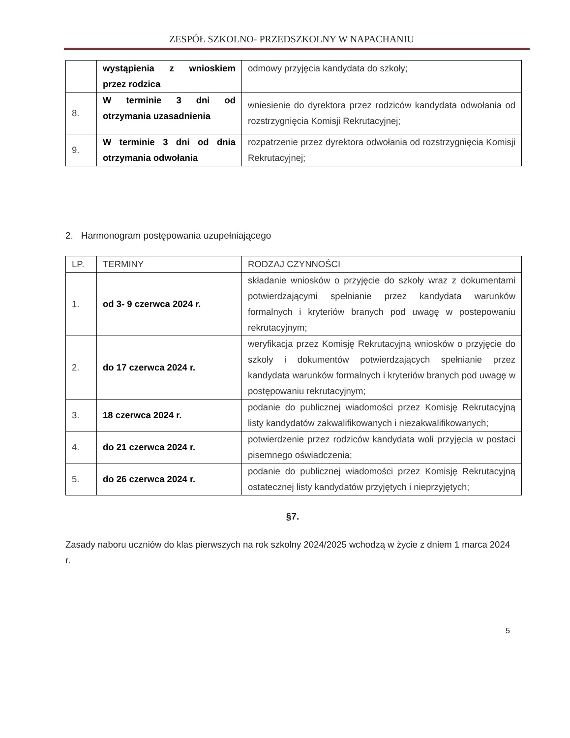ZESPÓŁ SZKOLNO- PRZEDSZKOLNY W NAPACHANIU
| | wystąpienia z wnioskiem przez rodzica | odmowy przyjęcia kandydata do szkoły; |
| 8. | W terminie 3 dni od otrzymania uzasadnienia | wniesienie do dyrektora przez rodziców kandydata odwołania od rozstrzygnięcia Komisji Rekrutacyjnej; |
| 9. | W terminie 3 dni od dnia otrzymania odwołania | rozpatrzenie przez dyrektora odwołania od rozstrzygnięcia Komisji Rekrutacyjnej; |
2. Harmonogram postępowania uzupełniającego
| LP. | TERMINY | RODZAJ CZYNNOŚCI |
| 1. | od 3- 9 czerwca 2024 r. | składanie wniosków o przyjęcie do szkoły wraz z dokumentami potwierdzającymi spełnianie przez kandydata warunków formalnych i kryteriów branych pod uwagę w postepowaniu rekrutacyjnym; |
| 2. | do 17 czerwca 2024 r. | weryfikacja przez Komisję Rekrutacyjną wniosków o przyjęcie do szkoły i dokumentów potwierdzających spełnianie przez kandydata warunków formalnych i kryteriów branych pod uwagę w postępowaniu rekrutacyjnym; |
| 3. | 18 czerwca 2024 r. | podanie do publicznej wiadomości przez Komisję Rekrutacyjną listy kandydatów zakwalifikowanych i niezakwalifikowanych; |
| 4. | do 21 czerwca 2024 r. | potwierdzenie przez rodziców kandydata woli przyjęcia w postaci pisemnego oświadczenia; |
| 5. | do 26 czerwca 2024 r. | podanie do publicznej wiadomości przez Komisję Rekrutacyjną ostatecznej listy kandydatów przyjętych i nieprzyjętych; |
§7.
Zasady naboru uczniów do klas pierwszych na rok szkolny 2024/2025 wchodzą w życie z dniem 1 marca 2024 r.
5